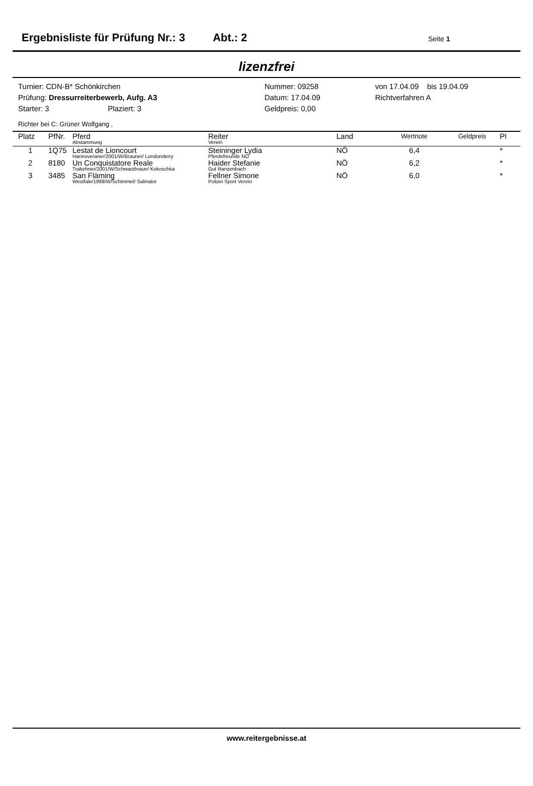Ergebnisliste für Prüfung Nr.: 3 Abt.: 2 Seite 1
lizenzfrei
Turnier: CDN-B* Schönkirchen
Prüfung: Dressurreiterbewerb, Aufg. A3
Starter: 3 Plaziert: 3
Nummer: 09258
Datum: 17.04.09
Geldpreis: 0,00
von 17.04.09 bis 19.04.09
Richtverfahren A
Richter bei C: Grüner Wolfgang ,
| Platz | PfNr. | Pferd Abstammung | Reiter Verein | Land | Wertnote | Geldpreis | Pl |
| --- | --- | --- | --- | --- | --- | --- | --- |
| 1 | 1Q75 | Lestat de Lioncourt Hannoveraner/2001/W/Brauner/ Londonderry | Steininger Lydia Pferdefreunde NÖ | NÖ | 6,4 | | * |
| 2 | 8180 | Un Conquistatore Reale Trakehner/2001/W/Schwarzbraun/ Kokoschka | Haider Stefanie Gut Ranzenbach | NÖ | 6,2 | | * |
| 3 | 3485 | San Fläming Westfale/1998/W/Schimmel/ Salinator | Fellner Simone Polizei Sport Verein | NÖ | 6,0 | | * |
www.reitergebnisse.at